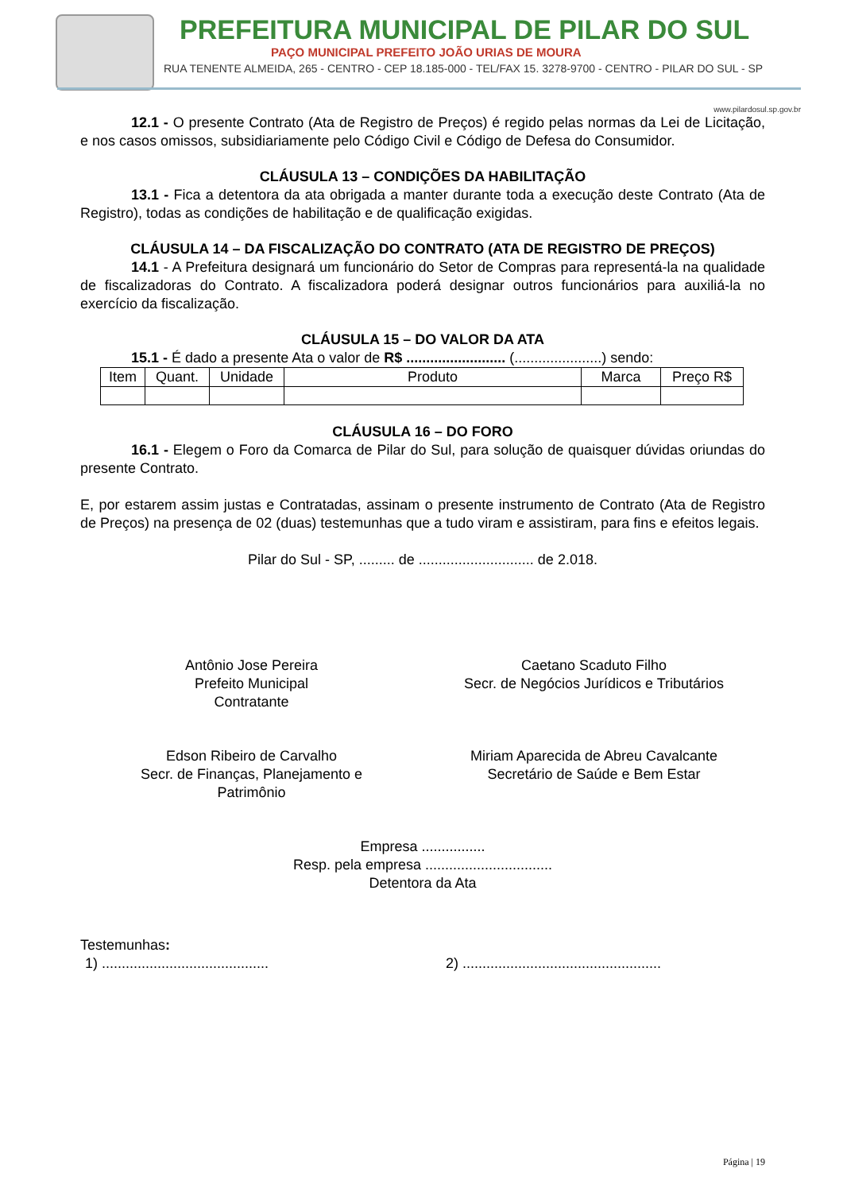PREFEITURA MUNICIPAL DE PILAR DO SUL
PAÇO MUNICIPAL PREFEITO JOÃO URIAS DE MOURA
RUA TENENTE ALMEIDA, 265 - CENTRO - CEP 18.185-000 - TEL/FAX 15. 3278-9700 - CENTRO - PILAR DO SUL - SP
www.pilardosul.sp.gov.br
12.1 - O presente Contrato (Ata de Registro de Preços) é regido pelas normas da Lei de Licitação, e nos casos omissos, subsidiariamente pelo Código Civil e Código de Defesa do Consumidor.
CLÁUSULA 13 – CONDIÇÕES DA HABILITAÇÃO
13.1 - Fica a detentora da ata obrigada a manter durante toda a execução deste Contrato (Ata de Registro), todas as condições de habilitação e de qualificação exigidas.
CLÁUSULA 14 – DA FISCALIZAÇÃO DO CONTRATO (ATA DE REGISTRO DE PREÇOS)
14.1 - A Prefeitura designará um funcionário do Setor de Compras para representá-la na qualidade de fiscalizadoras do Contrato. A fiscalizadora poderá designar outros funcionários para auxiliá-la no exercício da fiscalização.
CLÁUSULA 15 – DO VALOR DA ATA
15.1 - É dado a presente Ata o valor de R$ ......................... (......................) sendo:
| Item | Quant. | Unidade | Produto | Marca | Preço R$ |
CLÁUSULA 16 – DO FORO
16.1 - Elegem o Foro da Comarca de Pilar do Sul, para solução de quaisquer dúvidas oriundas do presente Contrato.
E, por estarem assim justas e Contratadas, assinam o presente instrumento de Contrato (Ata de Registro de Preços) na presença de 02 (duas) testemunhas que a tudo viram e assistiram, para fins e efeitos legais.
Pilar do Sul - SP, ......... de ............................. de 2.018.
Antônio Jose Pereira
Prefeito Municipal
Contratante
Caetano Scaduto Filho
Secr. de Negócios Jurídicos e Tributários
Edson Ribeiro de Carvalho
Secr. de Finanças, Planejamento e
Patrimônio
Miriam Aparecida de Abreu Cavalcante
Secretário de Saúde e Bem Estar
Empresa ................
Resp. pela empresa ................................
Detentora da Ata
Testemunhas:
1) ..........................................
2) ..................................................
Página | 19